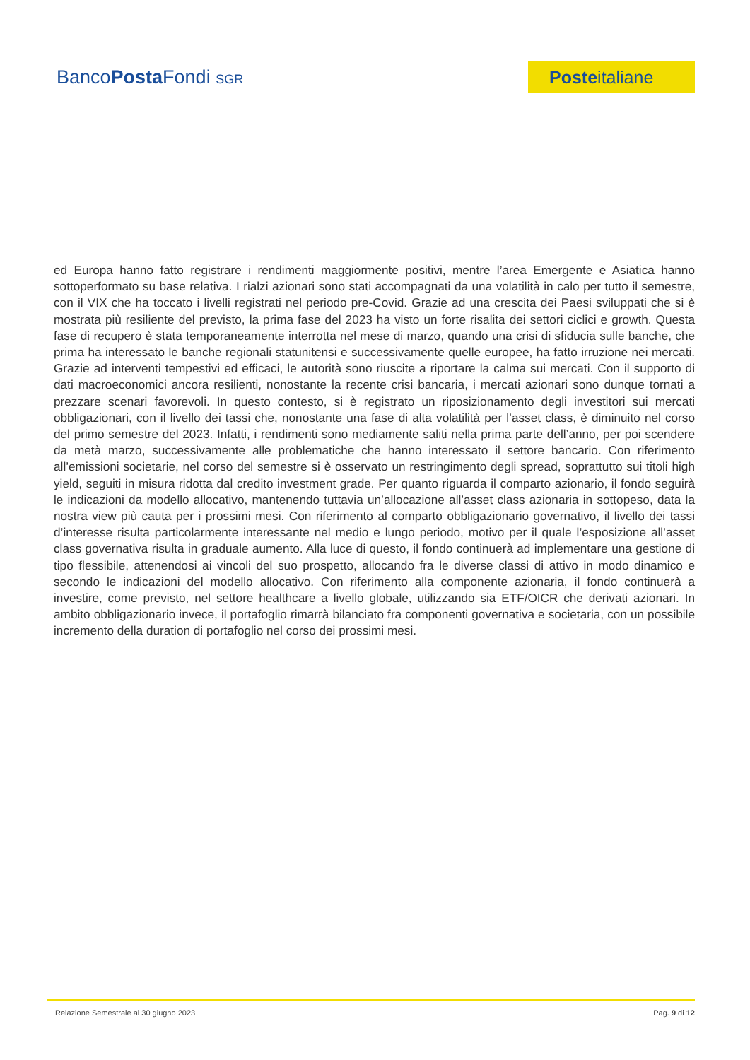BancoPosta Fondi SGR
Posteitaliane
ed Europa hanno fatto registrare i rendimenti maggiormente positivi, mentre l’area Emergente e Asiatica hanno sottoperformato su base relativa. I rialzi azionari sono stati accompagnati da una volatilità in calo per tutto il semestre, con il VIX che ha toccato i livelli registrati nel periodo pre-Covid. Grazie ad una crescita dei Paesi sviluppati che si è mostrata più resiliente del previsto, la prima fase del 2023 ha visto un forte risalita dei settori ciclici e growth. Questa fase di recupero è stata temporaneamente interrotta nel mese di marzo, quando una crisi di sfiducia sulle banche, che prima ha interessato le banche regionali statunitensi e successivamente quelle europee, ha fatto irruzione nei mercati. Grazie ad interventi tempestivi ed efficaci, le autorità sono riuscite a riportare la calma sui mercati. Con il supporto di dati macroeconomici ancora resilienti, nonostante la recente crisi bancaria, i mercati azionari sono dunque tornati a prezzare scenari favorevoli. In questo contesto, si è registrato un riposizionamento degli investitori sui mercati obbligazionari, con il livello dei tassi che, nonostante una fase di alta volatilità per l’asset class, è diminuito nel corso del primo semestre del 2023. Infatti, i rendimenti sono mediamente saliti nella prima parte dell’anno, per poi scendere da metà marzo, successivamente alle problematiche che hanno interessato il settore bancario. Con riferimento all’emissioni societarie, nel corso del semestre si è osservato un restringimento degli spread, soprattutto sui titoli high yield, seguiti in misura ridotta dal credito investment grade. Per quanto riguarda il comparto azionario, il fondo seguirà le indicazioni da modello allocativo, mantenendo tuttavia un’allocazione all’asset class azionaria in sottopeso, data la nostra view più cauta per i prossimi mesi. Con riferimento al comparto obbligazionario governativo, il livello dei tassi d’interesse risulta particolarmente interessante nel medio e lungo periodo, motivo per il quale l’esposizione all’asset class governativa risulta in graduale aumento. Alla luce di questo, il fondo continuerà ad implementare una gestione di tipo flessibile, attenendosi ai vincoli del suo prospetto, allocando fra le diverse classi di attivo in modo dinamico e secondo le indicazioni del modello allocativo. Con riferimento alla componente azionaria, il fondo continuerà a investire, come previsto, nel settore healthcare a livello globale, utilizzando sia ETF/OICR che derivati azionari. In ambito obbligazionario invece, il portafoglio rimarrà bilanciato fra componenti governativa e societaria, con un possibile incremento della duration di portafoglio nel corso dei prossimi mesi.
Relazione Semestrale al 30 giugno 2023 Pag. 9 di 12